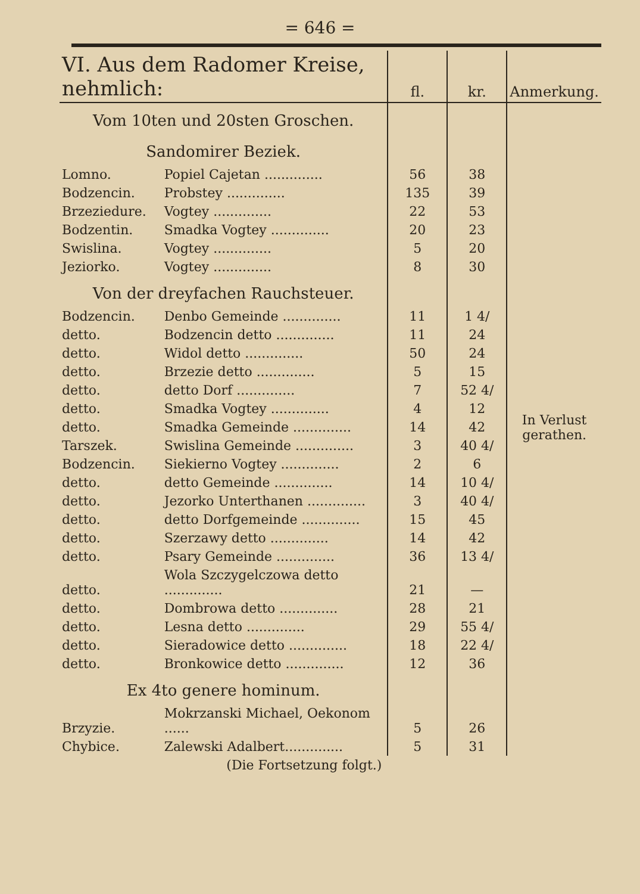= 646 =
| VI. Aus dem Radomer Kreise, nehmlich: | | fl. | kr. | Anmerkung. |
| --- | --- | --- | --- | --- |
| Vom 10ten und 20sten Groschen. | | | | |
| Sandomirer Beziek. | | | | |
| Lomno. | Popiel Cajetan .............. | 56 | 38 | |
| Bodzencin. | Probstey .............. | 135 | 39 | |
| Brzeziedure. | Vogtey .............. | 22 | 53 | |
| Bodzentin. | Smadka Vogtey .............. | 20 | 23 | |
| Swislina. | Vogtey .............. | 5 | 20 | |
| Jeziorko. | Vogtey .............. | 8 | 30 | |
| Von der dreyfachen Rauchsteuer. | | | | |
| Bodzencin. | Denbo Gemeinde .............. | 11 | 1 4/ | |
| detto. | Bodzencin detto .............. | 11 | 24 | |
| detto. | Widol detto .............. | 50 | 24 | |
| detto. | Brzezie detto .............. | 5 | 15 | |
| detto. | detto Dorf .............. | 7 | 52 4/ | |
| detto. | Smadka Vogtey .............. | 4 | 12 | In Verlust gerathen. |
| detto. | Smadka Gemeinde .............. | 14 | 42 | |
| Tarszek. | Swislina Gemeinde .............. | 3 | 40 4/ | |
| Bodzencin. | Siekierno Vogtey .............. | 2 | 6 | |
| detto. | detto Gemeinde .............. | 14 | 10 4/ | |
| detto. | Jezorko Unterthanen .............. | 3 | 40 4/ | |
| detto. | detto Dorfgemeinde .............. | 15 | 45 | |
| detto. | Szerzawy detto .............. | 14 | 42 | |
| detto. | Psary Gemeinde .............. | 36 | 13 4/ | |
| detto. | Wola Szczygelczowa detto .............. | 21 | — | |
| detto. | Dombrowa detto .............. | 28 | 21 | |
| detto. | Lesna detto .............. | 29 | 55 4/ | |
| detto. | Sieradowice detto .............. | 18 | 22 4/ | |
| detto. | Bronkowice detto .............. | 12 | 36 | |
| Ex 4to genere hominum. | | | | |
| Brzyzie. | Mokrzanski Michael, Oekonom ...... | 5 | 26 | |
| Chybice. | Zalewski Adalbert.............. | 5 | 31 | |
| (Die Fortsetzung folgt.) | | | | |